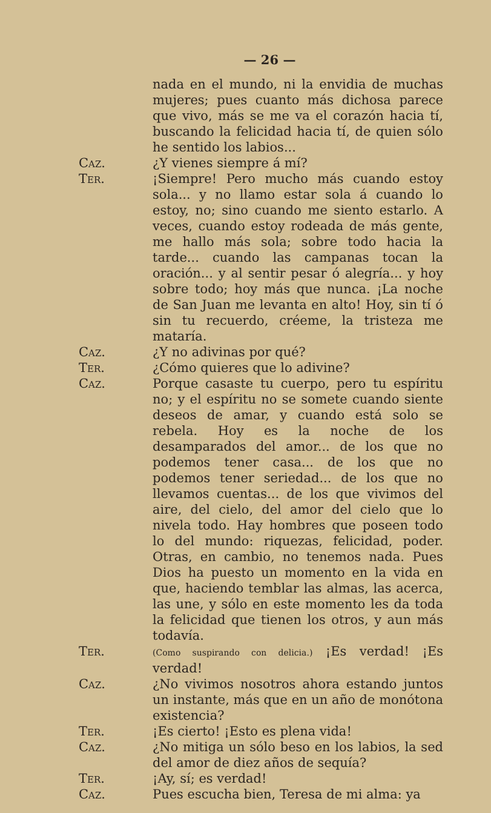— 26 —
nada en el mundo, ni la envidia de muchas mujeres; pues cuanto más dichosa parece que vivo, más se me va el corazón hacia tí, buscando la felicidad hacia tí, de quien sólo he sentido los labios...
Caz. ¿Y vienes siempre á mí?
Ter. ¡Siempre! Pero mucho más cuando estoy sola... y no llamo estar sola á cuando lo estoy, no; sino cuando me siento estarlo. A veces, cuando estoy rodeada de más gente, me hallo más sola; sobre todo hacia la tarde... cuando las campanas tocan la oración... y al sentir pesar ó alegría... y hoy sobre todo; hoy más que nunca. ¡La noche de San Juan me levanta en alto! Hoy, sin tí ó sin tu recuerdo, créeme, la tristeza me mataría.
Caz. ¿Y no adivinas por qué?
Ter. ¿Cómo quieres que lo adivine?
Caz. Porque casaste tu cuerpo, pero tu espíritu no; y el espíritu no se somete cuando siente deseos de amar, y cuando está solo se rebela. Hoy es la noche de los desamparados del amor... de los que no podemos tener casa... de los que no podemos tener seriedad... de los que no llevamos cuentas... de los que vivimos del aire, del cielo, del amor del cielo que lo nivela todo. Hay hombres que poseen todo lo del mundo: riquezas, felicidad, poder. Otras, en cambio, no tenemos nada. Pues Dios ha puesto un momento en la vida en que, haciendo temblar las almas, las acerca, las une, y sólo en este momento les da toda la felicidad que tienen los otros, y aun más todavía.
Ter.
(Como suspirando con delicia.) ¡Es verdad! ¡Es verdad!
Caz. ¿No vivimos nosotros ahora estando juntos un instante, más que en un año de monótona existencia?
Ter. ¡Es cierto! ¡Esto es plena vida!
Caz. ¿No mitiga un sólo beso en los labios, la sed del amor de diez años de sequía?
Ter. ¡Ay, sí; es verdad!
Caz. Pues escucha bien, Teresa de mi alma: ya